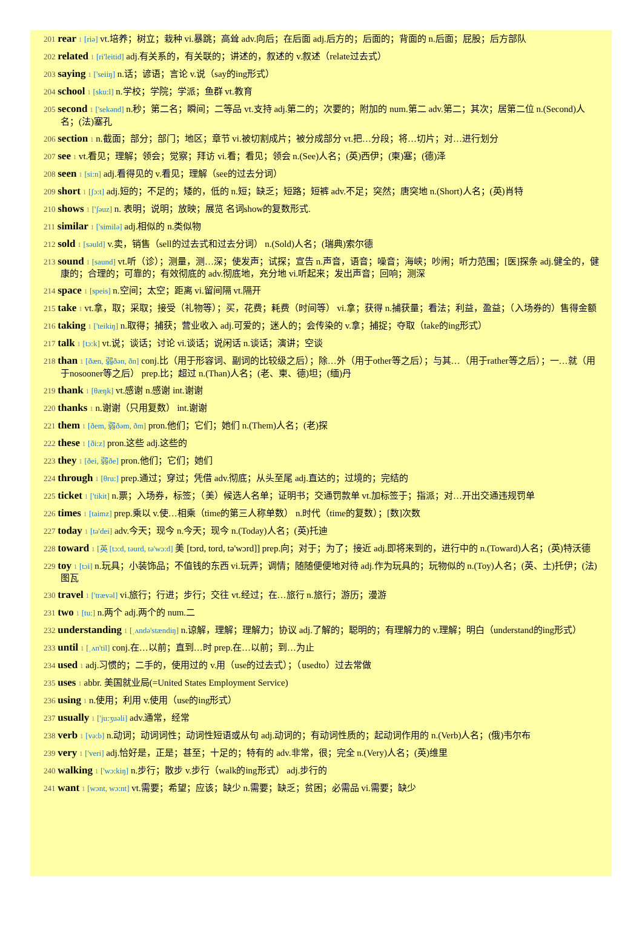201 rear 1 [riə] vt.培养；树立；栽种 vi.暴跳；高耸 adv.向后；在后面 adj.后方的；后面的；背面的 n.后面；屁股；后方部队
202 related 1 [ri'leitid] adj.有关系的，有关联的；讲述的，叙述的 v.叙述（relate过去式）
203 saying 1 ['seiiŋ] n.话；谚语；言论 v.说（say的ing形式）
204 school 1 [sku:l] n.学校；学院；学派；鱼群 vt.教育
205 second 1 ['sekənd] n.秒；第二名；瞬间；二等品 vt.支持 adj.第二的；次要的；附加的 num.第二 adv.第二；其次；居第二位 n.(Second)人名；(法)塞孔
206 section 1 n.截面；部分；部门；地区；章节 vi.被切割成片；被分成部分 vt.把…分段；将…切片；对…进行划分
207 see 1 vt.看见；理解；领会；觉察；拜访 vi.看；看见；领会 n.(See)人名；(英)西伊；(柬)塞；(德)泽
208 seen 1 [si:n] adj.看得见的 v.看见；理解（see的过去分词）
209 short 1 [ʃɔ:t] adj.短的；不足的；矮的，低的 n.短；缺乏；短路；短裤 adv.不足；突然；唐突地 n.(Short)人名；(英)肖特
210 shows 1 ['ʃəuz] n. 表明；说明；放映；展览 名词show的复数形式.
211 similar 1 ['similə] adj.相似的 n.类似物
212 sold 1 [səuld] v.卖，销售（sell的过去式和过去分词） n.(Sold)人名；(瑞典)索尔德
213 sound 1 [saund] vt.听（诊）；测量，测…深；使发声；试探；宣告 n.声音，语音；噪音；海峡；吵闹；听力范围；[医]探条 adj.健全的，健康的；合理的；可靠的；有效彻底的 adv.彻底地，充分地 vi.听起来；发出声音；回响；测深
214 space 1 [speis] n.空间；太空；距离 vi.留间隔 vt.隔开
215 take 1 vt.拿，取；采取；接受（礼物等）；买，花费；耗费（时间等） vi.拿；获得 n.捕获量；看法；利益，盈益；（入场券的）售得金额
216 taking 1 ['teikiŋ] n.取得；捕获；营业收入 adj.可爱的；迷人的；会传染的 v.拿；捕捉；夺取（take的ing形式）
217 talk 1 [tɔ:k] vt.说；谈话；讨论 vi.谈话；说闲话 n.谈话；演讲；空谈
218 than 1 [ðæn, 弱ðən, ðn] conj.比（用于形容词、副词的比较级之后）；除…外（用于other等之后）；与其…（用于rather等之后）；一…就（用于nosooner等之后） prep.比；超过 n.(Than)人名；(老、柬、德)坦；(缅)丹
219 thank 1 [θæŋk] vt.感谢 n.感谢 int.谢谢
220 thanks 1 n.谢谢（只用复数） int.谢谢
221 them 1 [ðem, 弱ðəm, ðm] pron.他们；它们；她们 n.(Them)人名；(老)探
222 these 1 [ði:z] pron.这些 adj.这些的
223 they 1 [ðei, 弱ðe] pron.他们；它们；她们
224 through 1 [θru:] prep.通过；穿过；凭借 adv.彻底；从头至尾 adj.直达的；过境的；完结的
225 ticket 1 ['tikit] n.票；入场券，标签；（美）候选人名单；证明书；交通罚款单 vt.加标签于；指派；对…开出交通违规罚单
226 times 1 [taimz] prep.乘以 v.使…相乘（time的第三人称单数） n.时代（time的复数）；[数]次数
227 today 1 [tə'dei] adv.今天；现今 n.今天；现今 n.(Today)人名；(英)托迪
228 toward 1 [英 [tɔ:d, təurd, tə'wɔ:d] 美 [tɔrd, tord, tə'wɔrd]] prep.向；对于；为了；接近 adj.即将来到的，进行中的 n.(Toward)人名；(英)特沃德
229 toy 1 [tɔi] n.玩具；小装饰品；不值钱的东西 vi.玩弄；调情；随随便便地对待 adj.作为玩具的；玩物似的 n.(Toy)人名；(英、土)托伊；(法)图瓦
230 travel 1 ['trævəl] vi.旅行；行进；步行；交往 vt.经过；在…旅行 n.旅行；游历；漫游
231 two 1 [tu:] n.两个 adj.两个的 num.二
232 understanding 1 [ˌʌndə'stændiŋ] n.谅解，理解；理解力；协议 adj.了解的；聪明的；有理解力的 v.理解；明白（understand的ing形式）
233 until 1 [ˌʌn'til] conj.在…以前；直到…时 prep.在…以前；到…为止
234 used 1 adj.习惯的；二手的，使用过的 v.用（use的过去式）；（usedto）过去常做
235 uses 1 abbr. 美国就业局(=United States Employment Service)
236 using 1 n.使用；利用 v.使用（use的ing形式）
237 usually 1 ['ju:ʒuəli] adv.通常，经常
238 verb 1 [və:b] n.动词；动词词性；动词性短语或从句 adj.动词的；有动词性质的；起动词作用的 n.(Verb)人名；(俄)韦尔布
239 very 1 ['veri] adj.恰好是，正是；甚至；十足的；特有的 adv.非常，很；完全 n.(Very)人名；(英)维里
240 walking 1 ['wɔ:kiŋ] n.步行；散步 v.步行（walk的ing形式） adj.步行的
241 want 1 [wɔnt, wɔ:nt] vt.需要；希望；应该；缺少 n.需要；缺乏；贫困；必需品 vi.需要；缺少